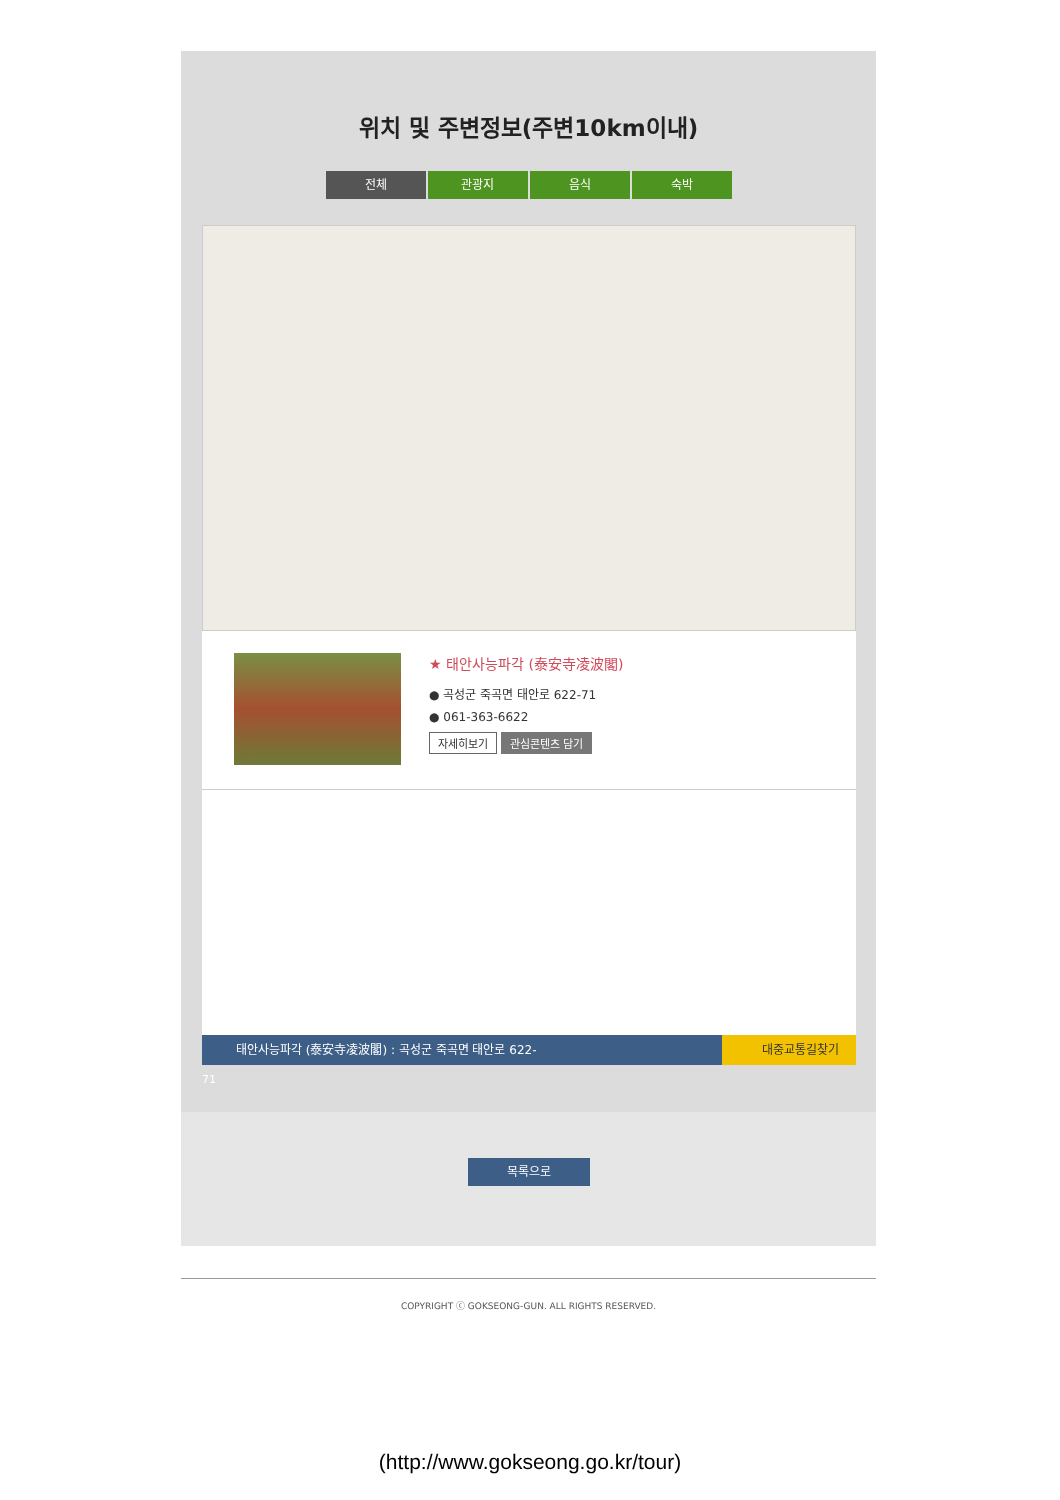위치 및 주변정보(주변10km이내)
전체 관광지 음식 숙박
★ 태안사능파각 (泰安寺凌波閣)
● 곡성군 죽곡면 태안로 622-71
● 061-363-6622
자세히보기 관심콘텐츠 담기
태안사능파각 (泰安寺凌波閣) : 곡성군 죽곡면 태안로 622-
대중교통길찾기
71
목록으로
COPYRIGHT ⓒ GOKSEONG-GUN. ALL RIGHTS RESERVED.
(http://www.gokseong.go.kr/tour)